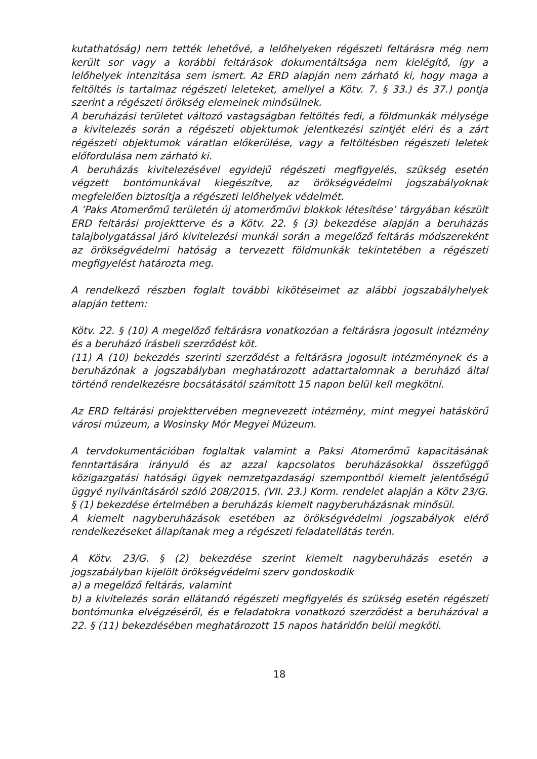kutathatóság) nem tették lehetővé, a lelőhelyeken régészeti feltárásra még nem került sor vagy a korábbi feltárások dokumentáltsága nem kielégítő, így a lelőhelyek intenzitása sem ismert. Az ERD alapján nem zárható ki, hogy maga a feltöltés is tartalmaz régészeti leleteket, amellyel a Kötv. 7. § 33.) és 37.) pontja szerint a régészeti örökség elemeinek minősülnek.
A beruházási területet változó vastagságban feltöltés fedi, a földmunkák mélysége a kivitelezés során a régészeti objektumok jelentkezési szintjét eléri és a zárt régészeti objektumok váratlan előkerülése, vagy a feltöltésben régészeti leletek előfordulása nem zárható ki.
A beruházás kivitelezésével egyidejű régészeti megfigyelés, szükség esetén végzett bontómunkával kiegészítve, az örökségvédelmi jogszabályoknak megfelelően biztosítja a régészeti lelőhelyek védelmét.
A ’Paks Atomerőmű területén új atomerőművi blokkok létesítése’ tárgyában készült ERD feltárási projektterve és a Kötv. 22. § (3) bekezdése alapján a beruházás talajbolygatással járó kivitelezési munkái során a megelőző feltárás módszereként az örökségvédelmi hatóság a tervezett földmunkák tekintetében a régészeti megfigyelést határozta meg.
A rendelkező részben foglalt további kikötéseimet az alábbi jogszabályhelyek alapján tettem:
Kötv. 22. § (10) A megelőző feltárásra vonatkozóan a feltárásra jogosult intézmény és a beruházó írásbeli szerződést köt.
(11) A (10) bekezdés szerinti szerződést a feltárásra jogosult intézménynek és a beruházónak a jogszabályban meghatározott adattartalomnak a beruházó által történő rendelkezésre bocsátásától számított 15 napon belül kell megkötni.
Az ERD feltárási projekttervében megnevezett intézmény, mint megyei hatáskörű városi múzeum, a Wosinsky Mór Megyei Múzeum.
A tervdokumentációban foglaltak valamint a Paksi Atomerőmű kapacitásának fenntartására irányuló és az azzal kapcsolatos beruházásokkal összefüggő közigazgatási hatósági ügyek nemzetgazdasági szempontból kiemelt jelentőségű üggyé nyilvánításáról szóló 208/2015. (VII. 23.) Korm. rendelet alapján a Kötv 23/G. § (1) bekezdése értelmében a beruházás kiemelt nagyberuházásnak minősül.
A kiemelt nagyberuházások esetében az örökségvédelmi jogszabályok elérő rendelkezéseket állapítanak meg a régészeti feladatellátás terén.
A Kötv. 23/G. § (2) bekezdése szerint kiemelt nagyberuházás esetén a jogszabályban kijelölt örökségvédelmi szerv gondoskodik
a) a megelőző feltárás, valamint
b) a kivitelezés során ellátandó régészeti megfigyelés és szükség esetén régészeti bontómunka elvégzéséről, és e feladatokra vonatkozó szerződést a beruházóval a 22. § (11) bekezdésében meghatározott 15 napos határidőn belül megköti.
18